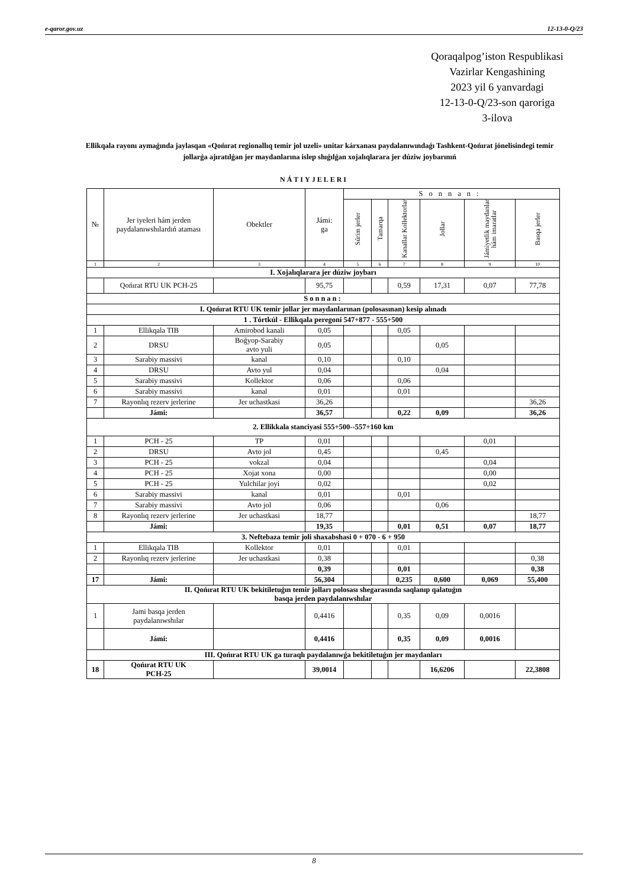e-qaror.gov.uz 12-13-0-Q/23
Qoraqalpog’iston Respublikasi
Vazirlar Kengashining
2023 yil 6 yanvardagi
12-13-0-Q/23-son qaroriga
3-ilova
Ellikqala rayonı aymaǵında jaylasqan «Qońırat regionallıq temir jol uzeli» unitar kárxanası paydalanıwındaǵı Tashkent-Qońırat jónelisindegi temir jollarǵa ajıratılǵan jer maydanlarına islep shıǵılǵan xojalıqlarara jer dúziw joybarınıń
NÁTIYJELERI
| № | Jer iyeleri hám jerden paydalanıwshılardıń ataması | Obektler | Jámi: ga | Sonnan: | | | | | |
| --- | --- | --- | --- | --- | --- | --- | --- | --- | --- |
| | | | | Súrim jerler | Tamarqa | Kanallar Kollektorlar | Jollar | Jámiyetlik maydanlar hám imaratlar | Basqa jerler |
| 1 | 2 | 3 | 4 | 5 | 6 | 7 | 8 | 9 | 10 |
| I. Xojalıqlarara jer dúziw joybarı | | | | | | | | | |
| | Qońırat RTU UK PCH-25 | | 95,75 | | | 0,59 | 17,31 | 0,07 | 77,78 |
| Sonnan: | | | | | | | | | |
| I. Qońırat RTU UK temir jollar jer maydanlarınan (polosasınan) kesip alınadı | | | | | | | | | |
| 1 . Tórtkúl - Ellikqala peregoni 547+877 - 555+500 | | | | | | | | | |
| 1 | Ellikqala TIB | Amirobod kanali | 0,05 | | | 0,05 | | | |
| 2 | DRSU | Boǵyop-Sarabiy avto yuli | 0,05 | | | | 0,05 | | |
| 3 | Sarabiy massivi | kanal | 0,10 | | | 0,10 | | | |
| 4 | DRSU | Avto yul | 0,04 | | | | 0,04 | | |
| 5 | Sarabiy massivi | Kollektor | 0,06 | | | 0,06 | | | |
| 6 | Sarabiy massivi | kanal | 0,01 | | | 0,01 | | | |
| 7 | Rayonlıq rezerv jerlerine | Jer uchastkasi | 36,26 | | | | | | 36,26 |
| | Jámi: | | 36,57 | | | 0,22 | 0,09 | | 36,26 |
| 2. Ellikkala stanciyasi 555+500--557+160 km | | | | | | | | | |
| 1 | PCH - 25 | TP | 0,01 | | | | | 0,01 | |
| 2 | DRSU | Avto jol | 0,45 | | | | 0,45 | | |
| 3 | PCH - 25 | vokzal | 0,04 | | | | | 0,04 | |
| 4 | PCH - 25 | Xojat xona | 0,00 | | | | | 0,00 | |
| 5 | PCH - 25 | Yulchilar joyi | 0,02 | | | | | 0,02 | |
| 6 | Sarabiy massivi | kanal | 0,01 | | | 0,01 | | | |
| 7 | Sarabiy massivi | Avto jol | 0,06 | | | | 0,06 | | |
| 8 | Rayonlıq rezerv jerlerine | Jer uchastkasi | 18,77 | | | | | | 18,77 |
| | Jámi: | | 19,35 | | | 0,01 | 0,51 | 0,07 | 18,77 |
| 3. Neftebaza temir joli shaxabshasi 0 + 070 - 6 + 950 | | | | | | | | | |
| 1 | Ellikqala TIB | Kollektor | 0,01 | | | 0,01 | | | |
| 2 | Rayonlıq rezerv jerlerine | Jer uchastkasi | 0,38 | | | | | | 0,38 |
| | | | 0,39 | | | 0,01 | | | 0,38 |
| 17 | Jámi: | | 56,304 | | | 0,235 | 0,600 | 0,069 | 55,400 |
| II. Qońırat RTU UK bekitiletuǵın temir jolları polosası shegarasında saqlanıp qalatuǵın basqa jerden paydalanıwshılar | | | | | | | | | |
| 1 | Jami basqa jerden paydalanıwshılar | | 0,4416 | | | 0,35 | 0,09 | 0,0016 | |
| | Jámi: | | 0,4416 | | | 0,35 | 0,09 | 0,0016 | |
| III. Qońırat RTU UK ga turaqlı paydalanıwǵa bekitiletuǵın jer maydanları | | | | | | | | | |
| 18 | Qońırat RTU UK PCH-25 | | 39,0014 | | | | 16,6206 | | 22,3808 |
8